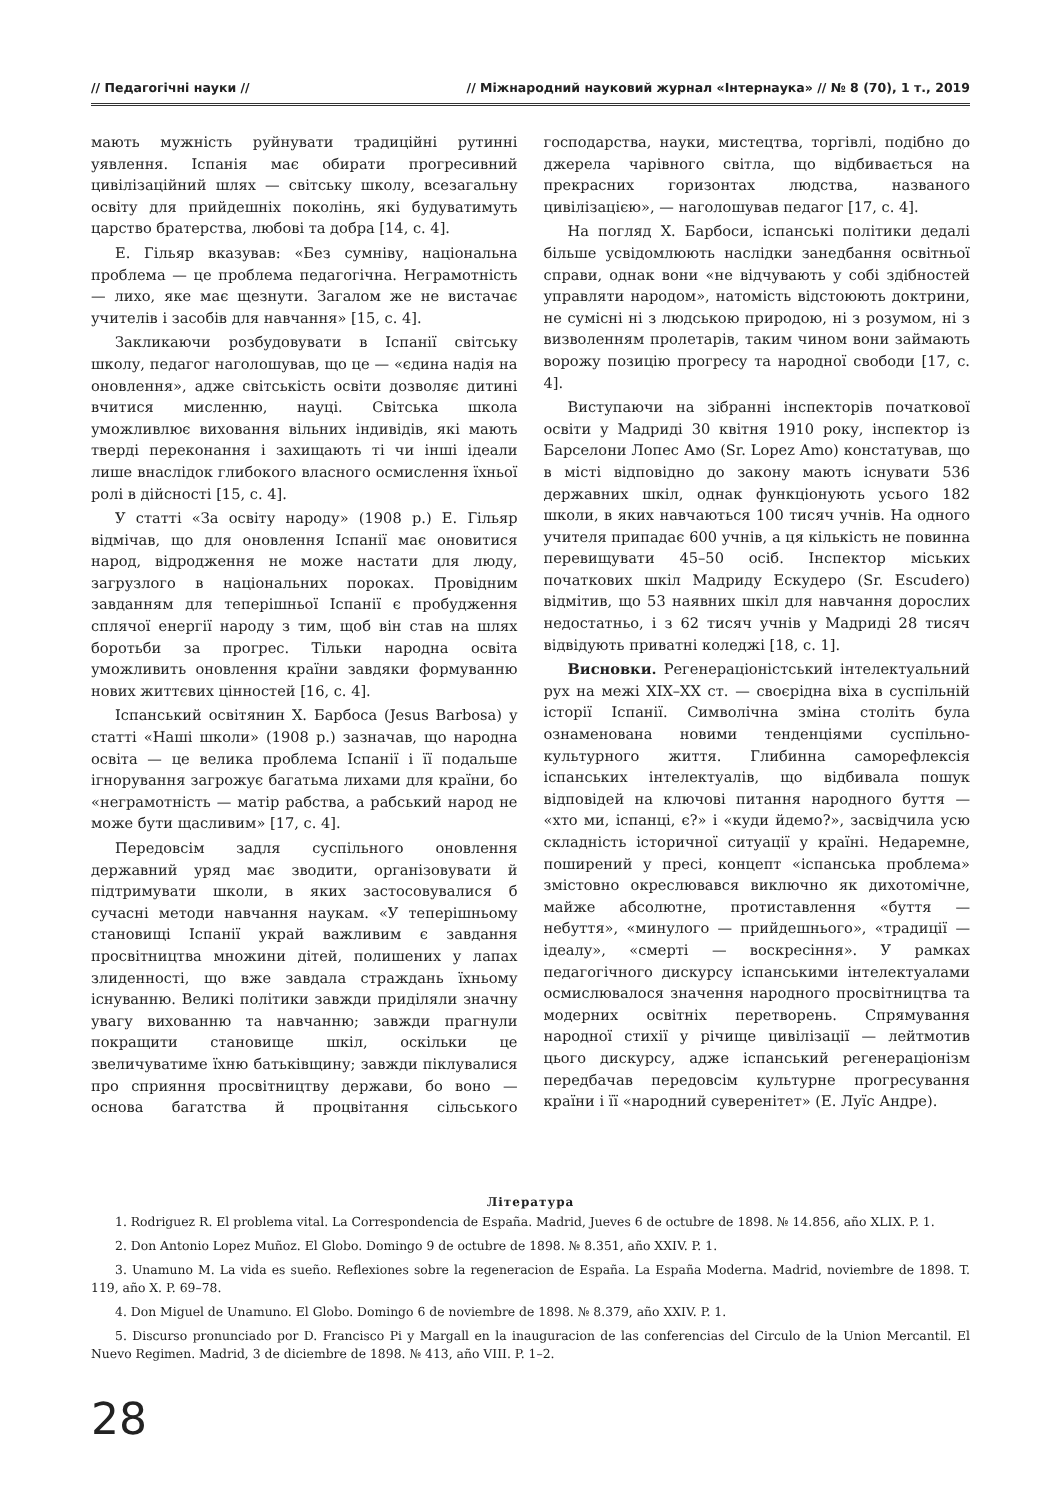// Педагогічні науки // // Міжнародний науковий журнал «Інтернаука» // № 8 (70), 1 т., 2019
мають мужність руйнувати традиційні рутинні уявлення. Іспанія має обирати прогресивний цивілізаційний шлях — світську школу, всезагальну освіту для прийдешніх поколінь, які будуватимуть царство братерства, любові та добра [14, с. 4].
Е. Гільяр вказував: «Без сумніву, національна проблема — це проблема педагогічна. Неграмотність — лихо, яке має щезнути. Загалом же не вистачає учителів і засобів для навчання» [15, с. 4].
Закликаючи розбудовувати в Іспанії світську школу, педагог наголошував, що це — «єдина надія на оновлення», адже світськість освіти дозволяє дитині вчитися мисленню, науці. Світська школа уможливлює виховання вільних індивідів, які мають тверді переконання і захищають ті чи інші ідеали лише внаслідок глибокого власного осмислення їхньої ролі в дійсності [15, с. 4].
У статті «За освіту народу» (1908 р.) Е. Гільяр відмічав, що для оновлення Іспанії має оновитися народ, відродження не може настати для люду, загрузлого в національних пороках. Провідним завданням для теперішньої Іспанії є пробудження сплячої енергії народу з тим, щоб він став на шлях боротьби за прогрес. Тільки народна освіта уможливить оновлення країни завдяки формуванню нових життєвих цінностей [16, с. 4].
Іспанський освітянин Х. Барбоса (Jesus Barbosa) у статті «Наші школи» (1908 р.) зазначав, що народна освіта — це велика проблема Іспанії і її подальше ігнорування загрожує багатьма лихами для країни, бо «неграмотність — матір рабства, а рабський народ не може бути щасливим» [17, с. 4].
Передовсім задля суспільного оновлення державний уряд має зводити, організовувати й підтримувати школи, в яких застосовувалися б сучасні методи навчання наукам. «У теперішньому становищі Іспанії украй важливим є завдання просвітництва множини дітей, полишених у лапах злиденності, що вже завдала страждань їхньому існуванню. Великі політики завжди приділяли значну увагу вихованню та навчанню; завжди прагнули покращити становище шкіл, оскільки це звеличуватиме їхню батьківщину; завжди піклувалися про сприяння просвітництву держави, бо воно — основа багатства й процвітання сільського господарства, науки, мистецтва, торгівлі, подібно до джерела чарівного світла, що відбивається на прекрасних горизонтах людства, названого цивілізацією», — наголошував педагог [17, с. 4].
На погляд Х. Барбоси, іспанські політики дедалі більше усвідомлюють наслідки занедбання освітньої справи, однак вони «не відчувають у собі здібностей управляти народом», натомість відстоюють доктрини, не сумісні ні з людською природою, ні з розумом, ні з визволенням пролетарів, таким чином вони займають ворожу позицію прогресу та народної свободи [17, с. 4].
Виступаючи на зібранні інспекторів початкової освіти у Мадриді 30 квітня 1910 року, інспектор із Барселони Лопес Амо (Sr. Lopez Amo) констатував, що в місті відповідно до закону мають існувати 536 державних шкіл, однак функціонують усього 182 школи, в яких навчаються 100 тисяч учнів. На одного учителя припадає 600 учнів, а ця кількість не повинна перевищувати 45–50 осіб. Інспектор міських початкових шкіл Мадриду Ескудеро (Sr. Escudero) відмітив, що 53 наявних шкіл для навчання дорослих недостатньо, і з 62 тисяч учнів у Мадриді 28 тисяч відвідують приватні коледжі [18, с. 1].
Висновки. Регенераціоністський інтелектуальний рух на межі XIX–XX ст. — своєрідна віха в суспільній історії Іспанії. Символічна зміна століть була ознаменована новими тенденціями суспільно-культурного життя. Глибинна саморефлексія іспанських інтелектуалів, що відбивала пошук відповідей на ключові питання народного буття — «хто ми, іспанці, є?» і «куди йдемо?», засвідчила усю складність історичної ситуації у країні. Недаремне, поширений у пресі, концепт «іспанська проблема» змістовно окреслювався виключно як дихотомічне, майже абсолютне, протиставлення «буття — небуття», «минулого — прийдешнього», «традиції — ідеалу», «смерті — воскресіння». У рамках педагогічного дискурсу іспанськими інтелектуалами осмислювалося значення народного просвітництва та модерних освітніх перетворень. Спрямування народної стихії у річище цивілізації — лейтмотив цього дискурсу, адже іспанський регенераціонізм передбачав передовсім культурне прогресування країни і її «народний суверенітет» (Е. Луїс Андре).
Література
1. Rodriguez R. El problema vital. La Correspondencia de España. Madrid, Jueves 6 de octubre de 1898. № 14.856, año XLIX. P. 1.
2. Don Antonio Lopez Muñoz. El Globo. Domingo 9 de octubre de 1898. № 8.351, año XXIV. P. 1.
3. Unamuno M. La vida es sueño. Reflexiones sobre la regeneracion de España. La España Moderna. Madrid, noviembre de 1898. T. 119, año X. P. 69–78.
4. Don Miguel de Unamuno. El Globo. Domingo 6 de noviembre de 1898. № 8.379, año XXIV. P. 1.
5. Discurso pronunciado por D. Francisco Pi y Margall en la inauguracion de las conferencias del Circulo de la Union Mercantil. El Nuevo Regimen. Madrid, 3 de diciembre de 1898. № 413, año VIII. P. 1–2.
28